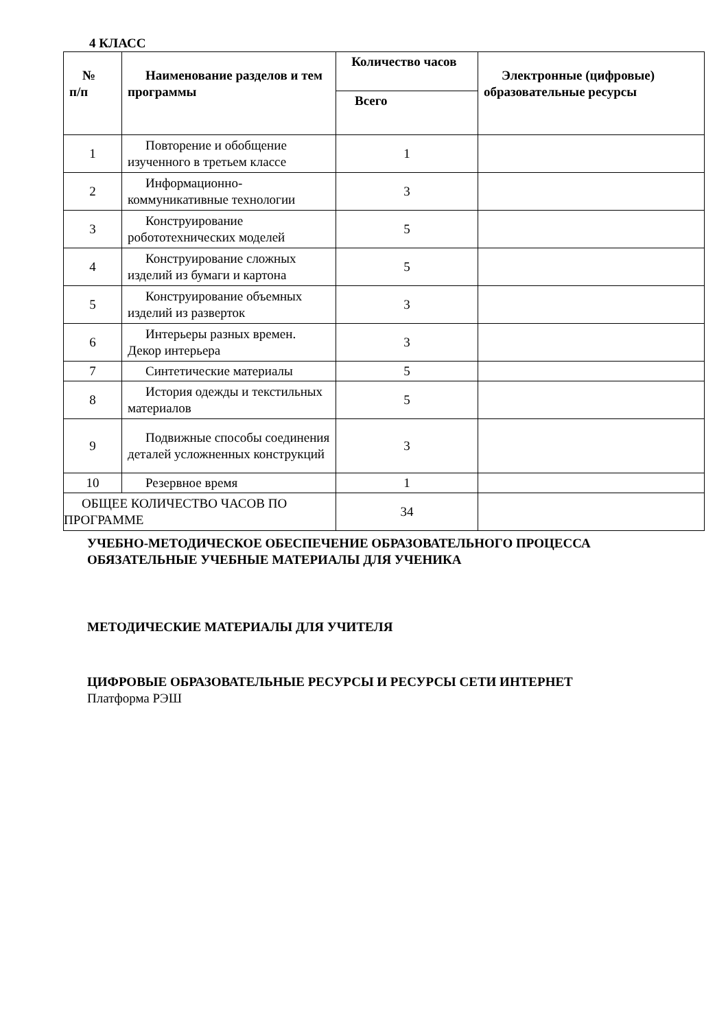4 КЛАСС
| № п/п | Наименование разделов и тем программы | Количество часов | Электронные (цифровые) образовательные ресурсы |
| --- | --- | --- | --- |
| | | Всего | |
| 1 | Повторение и обобщение изученного в третьем классе | 1 | |
| 2 | Информационно-коммуникативные технологии | 3 | |
| 3 | Конструирование робототехнических моделей | 5 | |
| 4 | Конструирование сложных изделий из бумаги и картона | 5 | |
| 5 | Конструирование объемных изделий из разверток | 3 | |
| 6 | Интерьеры разных времен. Декор интерьера | 3 | |
| 7 | Синтетические материалы | 5 | |
| 8 | История одежды и текстильных материалов | 5 | |
| 9 | Подвижные способы соединения деталей усложненных конструкций | 3 | |
| 10 | Резервное время | 1 | |
| ОБЩЕЕ КОЛИЧЕСТВО ЧАСОВ ПО ПРОГРАММЕ | | 34 | |
УЧЕБНО-МЕТОДИЧЕСКОЕ ОБЕСПЕЧЕНИЕ ОБРАЗОВАТЕЛЬНОГО ПРОЦЕССА
ОБЯЗАТЕЛЬНЫЕ УЧЕБНЫЕ МАТЕРИАЛЫ ДЛЯ УЧЕНИКА
МЕТОДИЧЕСКИЕ МАТЕРИАЛЫ ДЛЯ УЧИТЕЛЯ
ЦИФРОВЫЕ ОБРАЗОВАТЕЛЬНЫЕ РЕСУРСЫ И РЕСУРСЫ СЕТИ ИНТЕРНЕТ
Платформа РЭШ